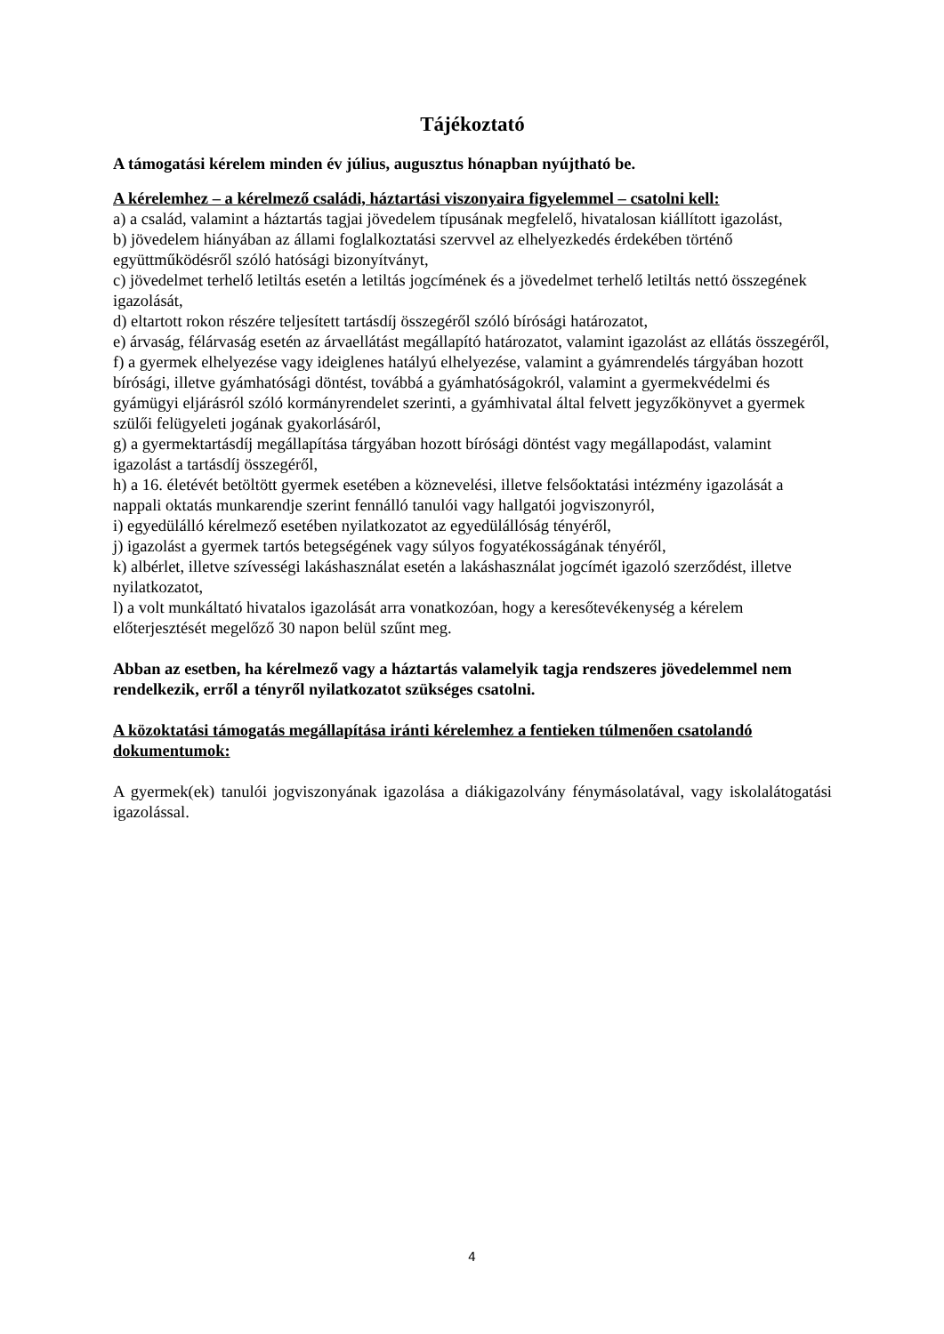Tájékoztató
A támogatási kérelem minden év július, augusztus hónapban nyújtható be.
A kérelemhez – a kérelmező családi, háztartási viszonyaira figyelemmel – csatolni kell:
a) a család, valamint a háztartás tagjai jövedelem típusának megfelelő, hivatalosan kiállított igazolást,
b) jövedelem hiányában az állami foglalkoztatási szervvel az elhelyezkedés érdekében történő együttműködésről szóló hatósági bizonyítványt,
c) jövedelmet terhelő letiltás esetén a letiltás jogcímének és a jövedelmet terhelő letiltás nettó összegének igazolását,
d) eltartott rokon részére teljesített tartásdíj összegéről szóló bírósági határozatot,
e) árvaság, félárvaság esetén az árvaellátást megállapító határozatot, valamint igazolást az ellátás összegéről,
f) a gyermek elhelyezése vagy ideiglenes hatályú elhelyezése, valamint a gyámrendelés tárgyában hozott bírósági, illetve gyámhatósági döntést, továbbá a gyámhatóságokról, valamint a gyermekvédelmi és gyámügyi eljárásról szóló kormányrendelet szerinti, a gyámhivatal által felvett jegyzőkönyvet a gyermek szülői felügyeleti jogának gyakorlásáról,
g) a gyermektartásdíj megállapítása tárgyában hozott bírósági döntést vagy megállapodást, valamint igazolást a tartásdíj összegéről,
h) a 16. életévét betöltött gyermek esetében a köznevelési, illetve felsőoktatási intézmény igazolását a nappali oktatás munkarendje szerint fennálló tanulói vagy hallgatói jogviszonyról,
i) egyedülálló kérelmező esetében nyilatkozatot az egyedülállóság tényéről,
j) igazolást a gyermek tartós betegségének vagy súlyos fogyatékosságának tényéről,
k) albérlet, illetve szívességi lakáshasználat esetén a lakáshasználat jogcímét igazoló szerződést, illetve nyilatkozatot,
l) a volt munkáltató hivatalos igazolását arra vonatkozóan, hogy a keresőtevékenység a kérelem előterjesztését megelőző 30 napon belül szűnt meg.
Abban az esetben, ha kérelmező vagy a háztartás valamelyik tagja rendszeres jövedelemmel nem rendelkezik, erről a tényről nyilatkozatot szükséges csatolni.
A közoktatási támogatás megállapítása iránti kérelemhez a fentieken túlmenően csatolandó dokumentumok:
A gyermek(ek) tanulói jogviszonyának igazolása a diákigazolvány fénymásolatával, vagy iskolalátogatási igazolással.
4